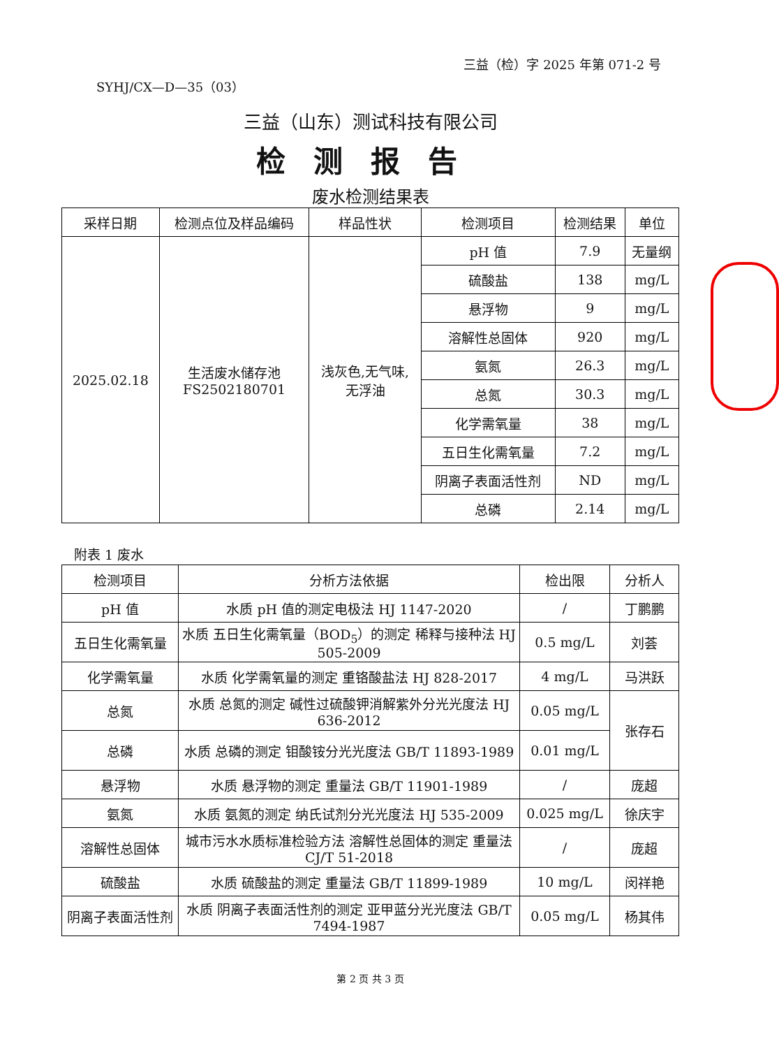三益（检）字 2025 年第 071-2 号
SYHJ/CX—D—35（03）
三益（山东）测试科技有限公司
检测报告
废水检测结果表
| 采样日期 | 检测点位及样品编码 | 样品性状 | 检测项目 | 检测结果 | 单位 |
| --- | --- | --- | --- | --- | --- |
| 2025.02.18 | 生活废水储存池 FS2502180701 | 浅灰色,无气味, 无浮油 | pH 值 | 7.9 | 无量纲 |
| | | | 硫酸盐 | 138 | mg/L |
| | | | 悬浮物 | 9 | mg/L |
| | | | 溶解性总固体 | 920 | mg/L |
| | | | 氨氮 | 26.3 | mg/L |
| | | | 总氮 | 30.3 | mg/L |
| | | | 化学需氧量 | 38 | mg/L |
| | | | 五日生化需氧量 | 7.2 | mg/L |
| | | | 阴离子表面活性剂 | ND | mg/L |
| | | | 总磷 | 2.14 | mg/L |
附表 1 废水
| 检测项目 | 分析方法依据 | 检出限 | 分析人 |
| --- | --- | --- | --- |
| pH 值 | 水质 pH 值的测定电极法 HJ 1147-2020 | / | 丁鹏鹏 |
| 五日生化需氧量 | 水质 五日生化需氧量（BOD<sub>5</sub>）的测定 稀释与接种法 HJ 505-2009 | 0.5 mg/L | 刘荟 |
| 化学需氧量 | 水质 化学需氧量的测定 重铬酸盐法 HJ 828-2017 | 4 mg/L | 马洪跃 |
| 总氮 | 水质 总氮的测定 碱性过硫酸钾消解紫外分光光度法 HJ 636-2012 | 0.05 mg/L | 张存石 |
| 总磷 | 水质 总磷的测定 钼酸铵分光光度法 GB/T 11893-1989 | 0.01 mg/L | |
| 悬浮物 | 水质 悬浮物的测定 重量法 GB/T 11901-1989 | / | 庞超 |
| 氨氮 | 水质 氨氮的测定 纳氏试剂分光光度法 HJ 535-2009 | 0.025 mg/L | 徐庆宇 |
| 溶解性总固体 | 城市污水水质标准检验方法 溶解性总固体的测定 重量法 CJ/T 51-2018 | / | 庞超 |
| 硫酸盐 | 水质 硫酸盐的测定 重量法 GB/T 11899-1989 | 10 mg/L | 闵祥艳 |
| 阴离子表面活性剂 | 水质 阴离子表面活性剂的测定 亚甲蓝分光光度法 GB/T 7494-1987 | 0.05 mg/L | 杨其伟 |
第 2 页 共 3 页